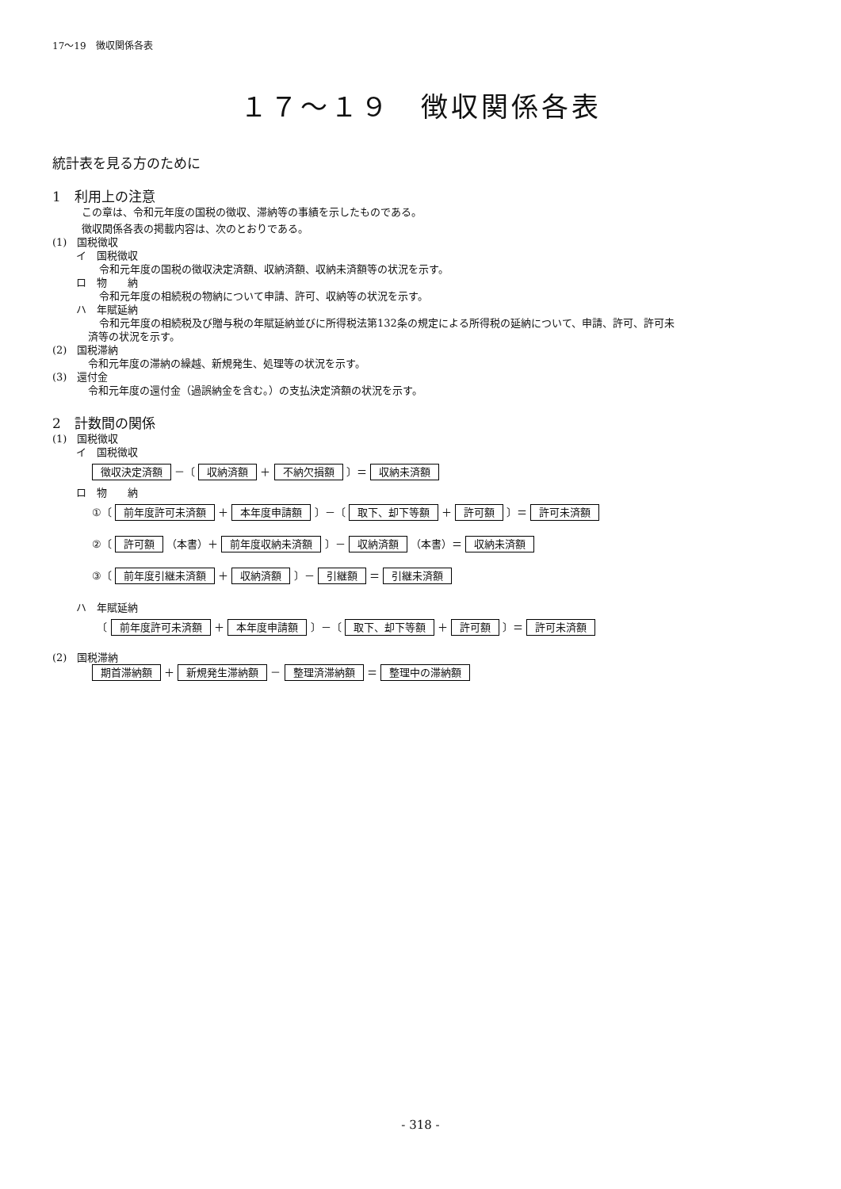17～19　徴収関係各表
１７～１９　徴収関係各表
統計表を見る方のために
1　利用上の注意
この章は、令和元年度の国税の徴収、滞納等の事績を示したものである。
徴収関係各表の掲載内容は、次のとおりである。
(1)　国税徴収
イ　国税徴収
令和元年度の国税の徴収決定済額、収納済額、収納未済額等の状況を示す。
ロ　物　　納
令和元年度の相続税の物納について申請、許可、収納等の状況を示す。
ハ　年賦延納
令和元年度の相続税及び贈与税の年賦延納並びに所得税法第132条の規定による所得税の延納について、申請、許可、許可未
済等の状況を示す。
(2)　国税滞納
令和元年度の滞納の繰越、新規発生、処理等の状況を示す。
(3)　還付金
令和元年度の還付金（過誤納金を含む。）の支払決定済額の状況を示す。
2　計数間の関係
(1)　国税徴収
イ　国税徴収
徴収決定済額 －〔 収納済額 ＋ 不納欠損額 〕＝ 収納未済額
ロ　物　　納
①〔 前年度許可未済額 ＋ 本年度申請額 〕－〔 取下、却下等額 ＋ 許可額 〕＝ 許可未済額
②〔 許可額 （本書）＋ 前年度収納未済額 〕－ 収納済額 （本書）＝ 収納未済額
③〔 前年度引継未済額 ＋ 収納済額 〕－ 引継額 ＝ 引継未済額
ハ　年賦延納
　〔 前年度許可未済額 ＋ 本年度申請額 〕－〔 取下、却下等額 ＋ 許可額 〕＝ 許可未済額
(2)　国税滞納
期首滞納額 ＋ 新規発生滞納額 － 整理済滞納額 ＝ 整理中の滞納額
- 318 -